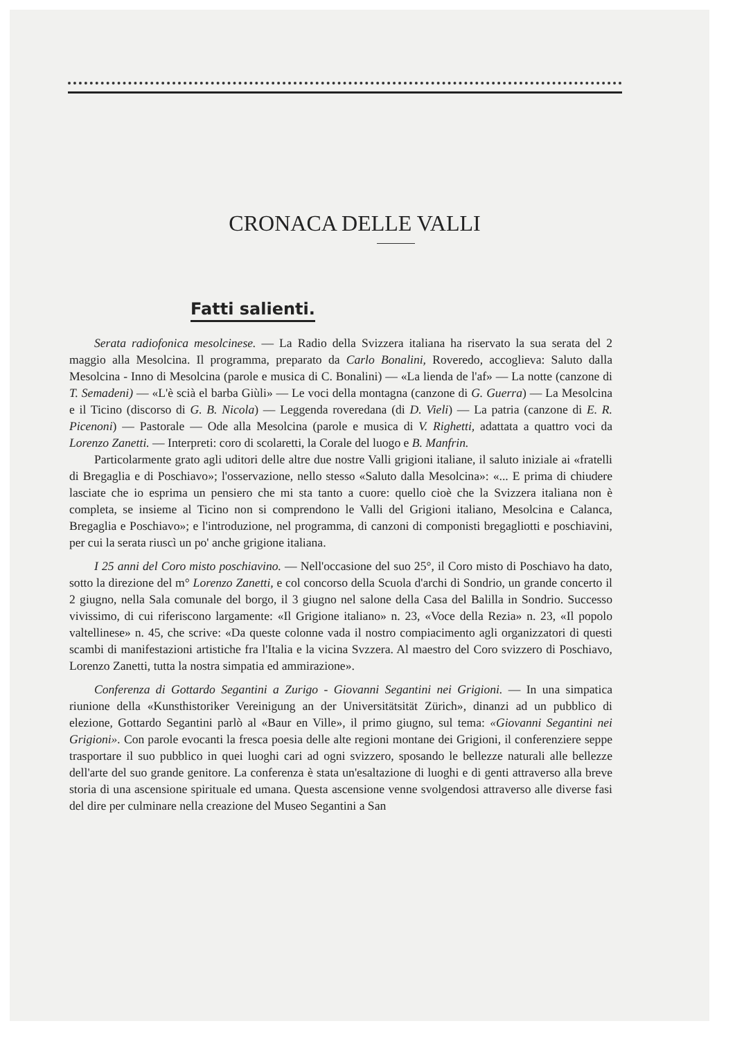CRONACA DELLE VALLI
Fatti salienti.
Serata radiofonica mesolcinese. — La Radio della Svizzera italiana ha riservato la sua serata del 2 maggio alla Mesolcina. Il programma, preparato da Carlo Bonalini, Roveredo, accoglieva: Saluto dalla Mesolcina - Inno di Mesolcina (parole e musica di C. Bonalini) — «La lienda de l'af» — La notte (canzone di T. Semadeni) — «L'è scià el barba Giùli» — Le voci della montagna (canzone di G. Guerra) — La Mesolcina e il Ticino (discorso di G. B. Nicola) — Leggenda roveredana (di D. Vieli) — La patria (canzone di E. R. Picenoni) — Pastorale — Ode alla Mesolcina (parole e musica di V. Righetti, adattata a quattro voci da Lorenzo Zanetti. — Interpreti: coro di scolaretti, la Corale del luogo e B. Manfrin.
Particolarmente grato agli uditori delle altre due nostre Valli grigioni italiane, il saluto iniziale ai «fratelli di Bregaglia e di Poschiavo»; l'osservazione, nello stesso «Saluto dalla Mesolcina»: «... E prima di chiudere lasciate che io esprima un pensiero che mi sta tanto a cuore: quello cioè che la Svizzera italiana non è completa, se insieme al Ticino non si comprendono le Valli del Grigioni italiano, Mesolcina e Calanca, Bregaglia e Poschiavo»; e l'introduzione, nel programma, di canzoni di componisti bregagliotti e poschiavini, per cui la serata riuscì un po' anche grigione italiana.
I 25 anni del Coro misto poschiavino. — Nell'occasione del suo 25°, il Coro misto di Poschiavo ha dato, sotto la direzione del m° Lorenzo Zanetti, e col concorso della Scuola d'archi di Sondrio, un grande concerto il 2 giugno, nella Sala comunale del borgo, il 3 giugno nel salone della Casa del Balilla in Sondrio. Successo vivissimo, di cui riferiscono largamente: «Il Grigione italiano» n. 23, «Voce della Rezia» n. 23, «Il popolo valtellinese» n. 45, che scrive: «Da queste colonne vada il nostro compiacimento agli organizzatori di questi scambi di manifestazioni artistiche fra l'Italia e la vicina Svzzera. Al maestro del Coro svizzero di Poschiavo, Lorenzo Zanetti, tutta la nostra simpatia ed ammirazione».
Conferenza di Gottardo Segantini a Zurigo - Giovanni Segantini nei Grigioni. — In una simpatica riunione della «Kunsthistoriker Vereinigung an der Universitätsität Zürich», dinanzi ad un pubblico di elezione, Gottardo Segantini parlò al «Baur en Ville», il primo giugno, sul tema: «Giovanni Segantini nei Grigioni». Con parole evocanti la fresca poesia delle alte regioni montane dei Grigioni, il conferenziere seppe trasportare il suo pubblico in quei luoghi cari ad ogni svizzero, sposando le bellezze naturali alle bellezze dell'arte del suo grande genitore. La conferenza è stata un'esaltazione di luoghi e di genti attraverso alla breve storia di una ascensione spirituale ed umana. Questa ascensione venne svolgendosi attraverso alle diverse fasi del dire per culminare nella creazione del Museo Segantini a San